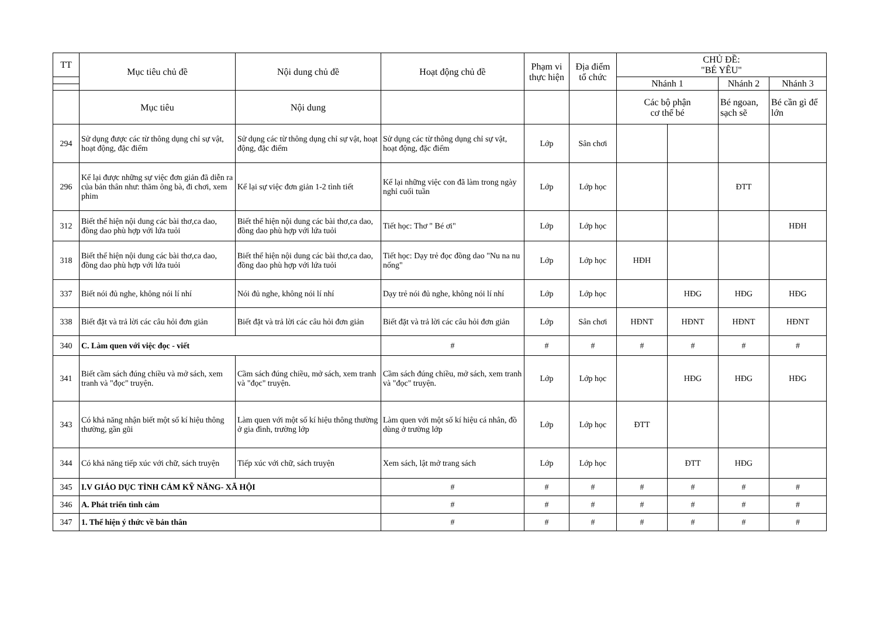| TT | Mục tiêu chủ đề | Nội dung chủ đề | Hoạt động chủ đề | Phạm vi thực hiện | Địa điểm tổ chức | CHỦ ĐỀ: "BÉ YÊU" | | | |
| --- | --- | --- | --- | --- | --- | --- | --- | --- | --- |
| | | | | | | Nhánh 1 | | Nhánh 2 | Nhánh 3 |
| | Mục tiêu | Nội dung | | | | Các bộ phận cơ thể bé | | Bé ngoan, sạch sẽ | Bé cần gì để lớn |
| 294 | Sử dụng được các từ thông dụng chỉ sự vật, hoạt động, đặc điểm | Sử dụng các từ thông dụng chỉ sự vật, hoạt động, đặc điểm | Sử dụng các từ thông dụng chỉ sự vật, hoạt động, đặc điểm | Lớp | Sân chơi | | | | |
| 296 | Kể lại được những sự việc đơn giản đã diễn ra của bản thân như: thăm ông bà, đi chơi, xem phim | Kể lại sự việc đơn giản 1-2 tình tiết | Kể lại những việc con đã làm trong ngày nghỉ cuối tuần | Lớp | Lớp học | | | ĐTT | |
| 312 | Biết thể hiện nội dung các bài thơ,ca dao, đồng dao phù hợp với lứa tuỏi | Biết thể hiện nội dung các bài thơ,ca dao, đồng dao phù hợp với lứa tuỏi | Tiết học: Thơ " Bé ơi" | Lớp | Lớp học | | | | HĐH |
| 318 | Biết thể hiện nội dung các bài thơ,ca dao, đồng dao phù hợp với lứa tuỏi | Biết thể hiện nội dung các bài thơ,ca dao, đồng dao phù hợp với lứa tuỏi | Tiết học: Dạy trẻ đọc đồng dao "Nu na nu nống" | Lớp | Lớp học | HĐH | | | |
| 337 | Biết nói đủ nghe, không nói lí nhí | Nói đủ nghe, không nói lí nhí | Dạy trẻ nói đủ nghe, không nói lí nhí | Lớp | Lớp học | | HĐG | HĐG | HĐG |
| 338 | Biết đặt và trả lời các câu hỏi đơn giản | Biết đặt và trả lời các câu hỏi đơn giản | Biết đặt và trả lời các câu hỏi đơn giản | Lớp | Sân chơi | HĐNT | HĐNT | HĐNT | HĐNT |
| 340 | C. Làm quen với việc đọc - viết | | # | # | # | # | # | # | # |
| 341 | Biết cầm sách đúng chiều và mở sách, xem tranh và "đọc" truyện. | Cầm sách đúng chiều, mở sách, xem tranh và "đọc" truyện. | Cầm sách đúng chiều, mở sách, xem tranh và "đọc" truyện. | Lớp | Lớp học | | HĐG | HĐG | HĐG |
| 343 | Có khả năng nhận biết một số kí hiệu thông thường, gần gũi | Làm quen với một số kí hiệu thông thường ở gia đình, trường lớp | Làm quen với một số kí hiệu cá nhân, đồ dùng ở trường lớp | Lớp | Lớp học | ĐTT | | | |
| 344 | Có khả năng tiếp xúc với chữ, sách truyện | Tiếp xúc với chữ, sách truyện | Xem sách, lật mở trang sách | Lớp | Lớp học | | ĐTT | HĐG | |
| 345 | I.V GIÁO DỤC TÌNH CẢM KỸ NĂNG- XÃ HỘI | | # | # | # | # | # | # | # |
| 346 | A. Phát triển tình cảm | | # | # | # | # | # | # | # |
| 347 | 1. Thể hiện ý thức về bản thân | | # | # | # | # | # | # | # |